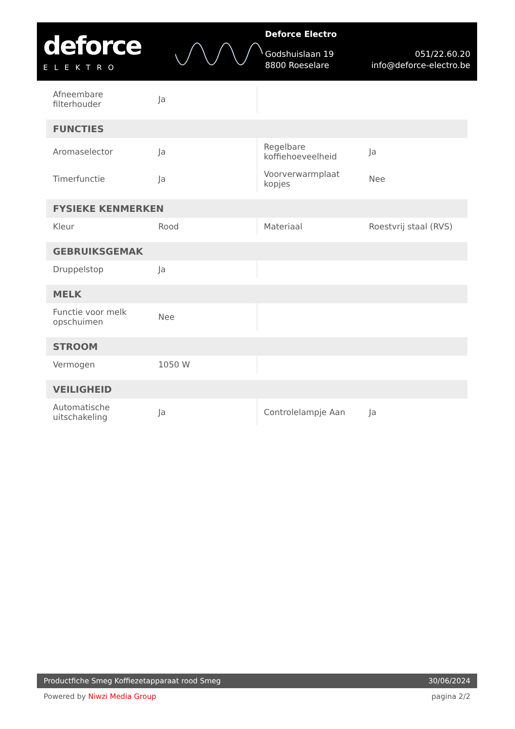deforce
ELEKTRO
Deforce Electro
Godshuislaan 19
8800 Roeselare 051/22.60.20
info@deforce-electro.be
| Afneembare filterhouder | Ja | | |
| FUNCTIES | | | |
| Aromaselector | Ja | Regelbare koffiehoeveelheid | Ja |
| Timerfunctie | Ja | Voorverwarmplaat kopjes | Nee |
| FYSIEKE KENMERKEN | | | |
| Kleur | Rood | Materiaal | Roestvrij staal (RVS) |
| GEBRUIKSGEMAK | | | |
| Druppelstop | Ja | | |
| MELK | | | |
| Functie voor melk opschuimen | Nee | | |
| STROOM | | | |
| Vermogen | 1050 W | | |
| VEILIGHEID | | | |
| Automatische uitschakeling | Ja | Controlelampje Aan | Ja |
Productfiche Smeg Koffiezetapparaat rood Smeg 30/06/2024
Powered by Niwzi Media Group pagina 2/2